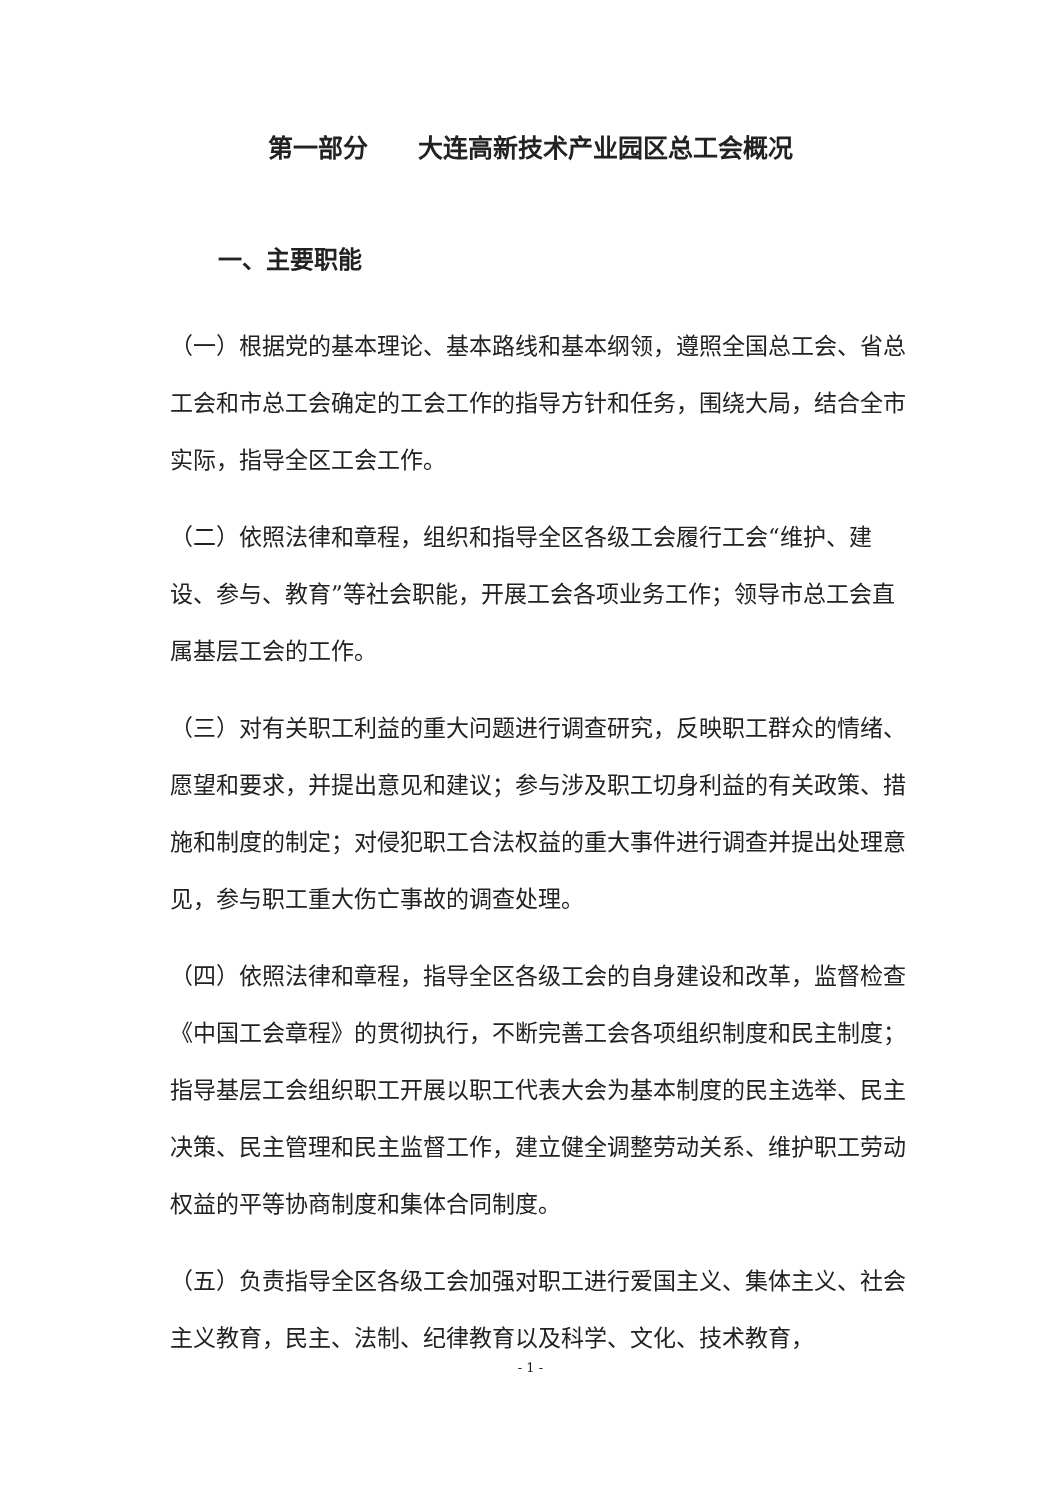第一部分　　大连高新技术产业园区总工会概况
一、主要职能
（一）根据党的基本理论、基本路线和基本纲领，遵照全国总工会、省总工会和市总工会确定的工会工作的指导方针和任务，围绕大局，结合全市实际，指导全区工会工作。
（二）依照法律和章程，组织和指导全区各级工会履行工会“维护、建设、参与、教育”等社会职能，开展工会各项业务工作；领导市总工会直属基层工会的工作。
（三）对有关职工利益的重大问题进行调查研究，反映职工群众的情绪、愿望和要求，并提出意见和建议；参与涉及职工切身利益的有关政策、措施和制度的制定；对侵犯职工合法权益的重大事件进行调查并提出处理意见，参与职工重大伤亡事故的调查处理。
（四）依照法律和章程，指导全区各级工会的自身建设和改革，监督检查《中国工会章程》的贯彻执行，不断完善工会各项组织制度和民主制度；指导基层工会组织职工开展以职工代表大会为基本制度的民主选举、民主决策、民主管理和民主监督工作，建立健全调整劳动关系、维护职工劳动权益的平等协商制度和集体合同制度。
（五）负责指导全区各级工会加强对职工进行爱国主义、集体主义、社会主义教育，民主、法制、纪律教育以及科学、文化、技术教育，
- 1 -